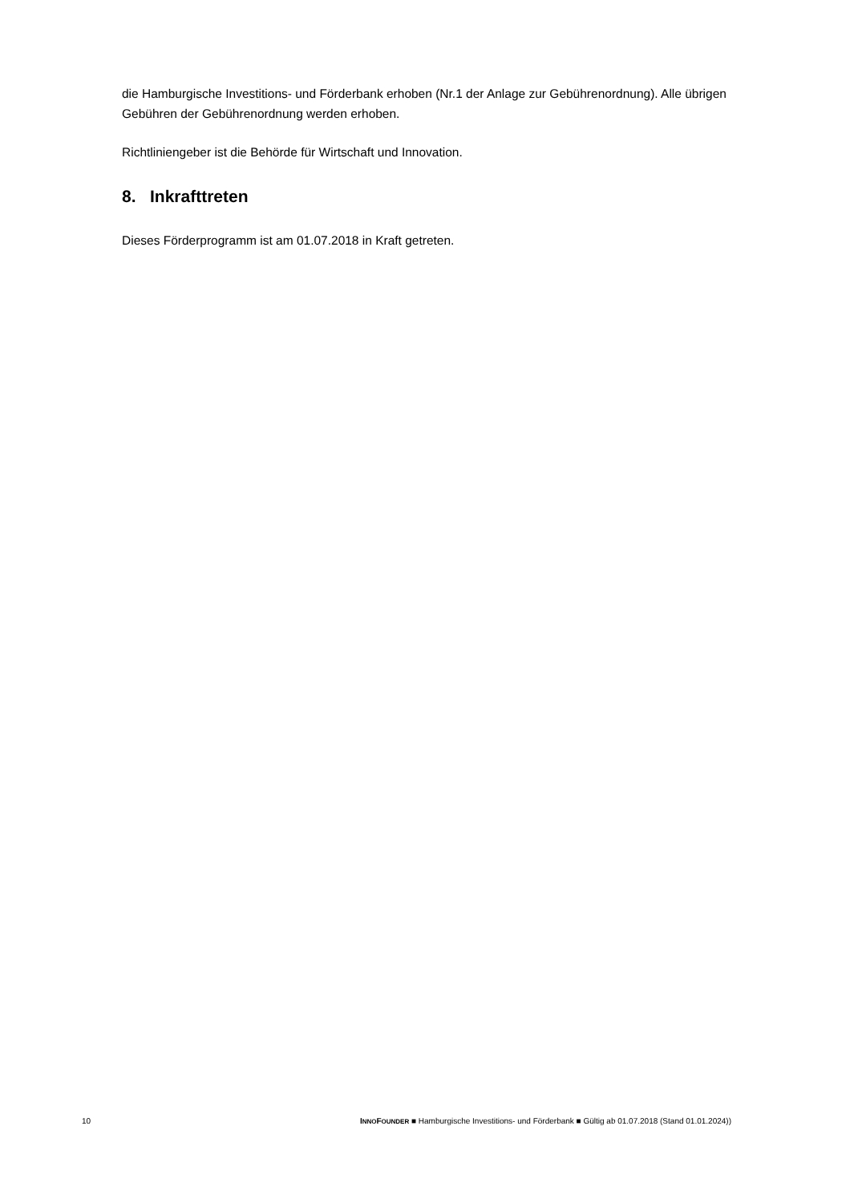die Hamburgische Investitions- und Förderbank erhoben (Nr.1 der Anlage zur Gebührenordnung). Alle übrigen Gebühren der Gebührenordnung werden erhoben.
Richtliniengeber ist die Behörde für Wirtschaft und Innovation.
8. Inkrafttreten
Dieses Förderprogramm ist am 01.07.2018 in Kraft getreten.
10 INNO FOUNDER ■ Hamburgische Investitions- und Förderbank ■ Gültig ab 01.07.2018 (Stand 01.01.2024))